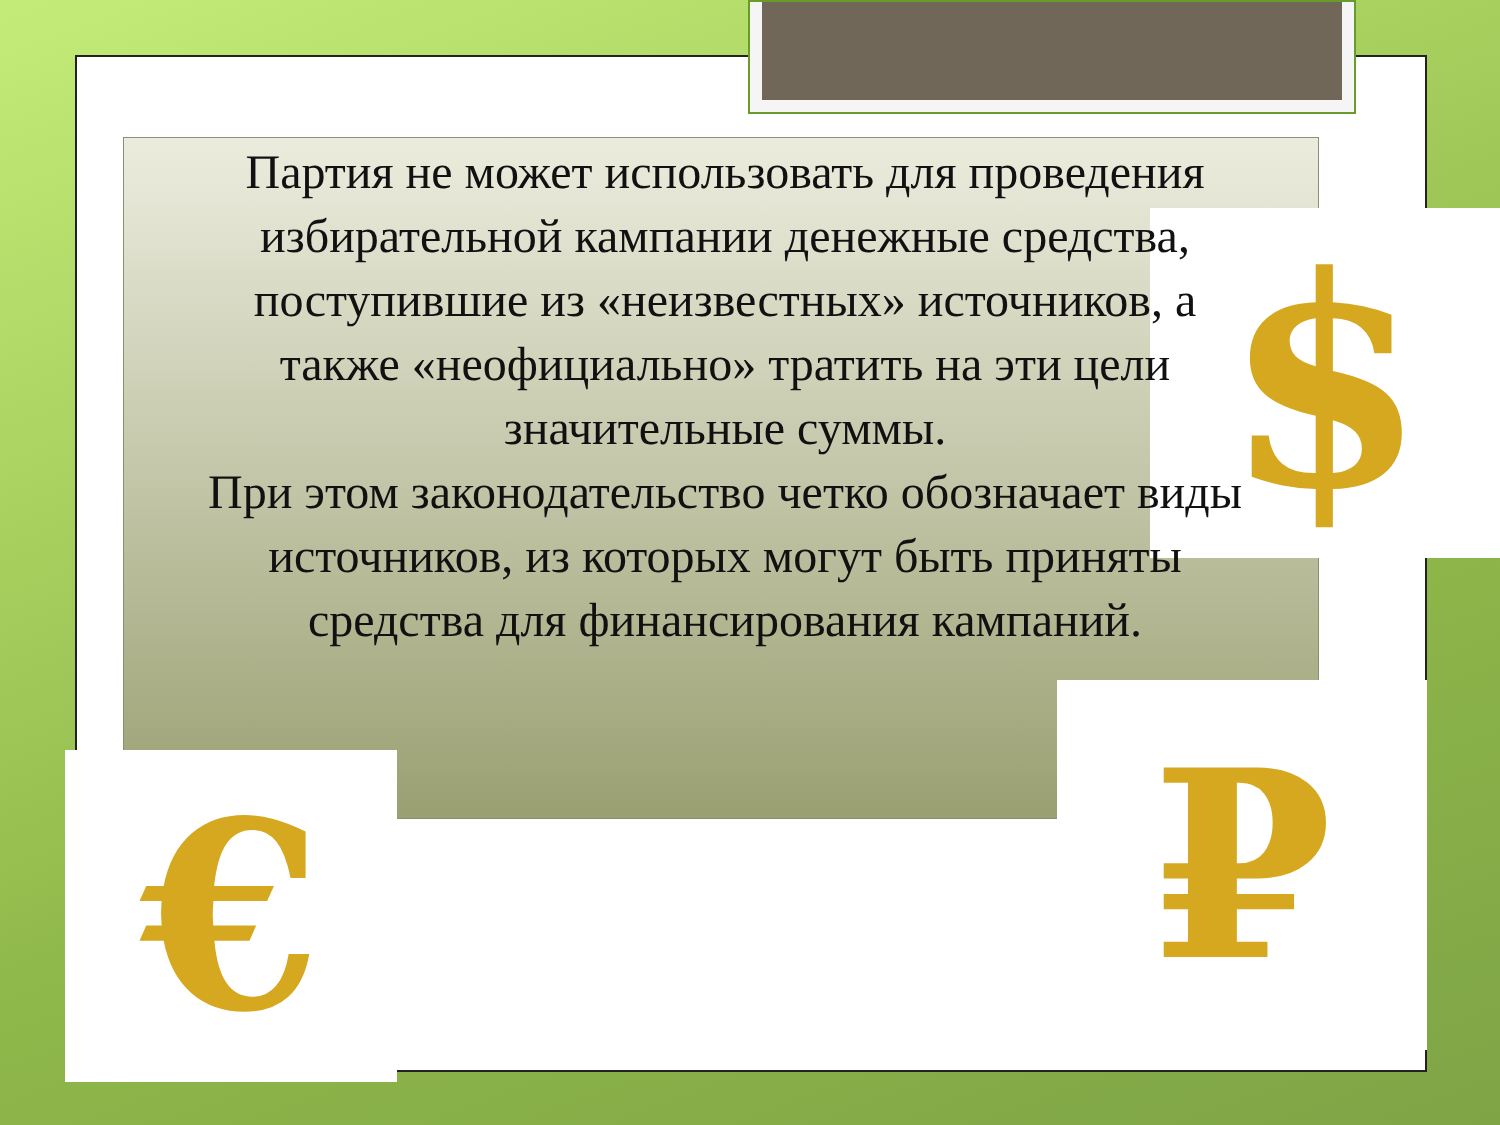$
₽
€
Партия не может использовать для проведения избирательной кампании денежные средства, поступившие из «неизвестных» источников, а также «неофициально» тратить на эти цели значительные суммы.
При этом законодательство четко обозначает виды источников, из которых могут быть приняты средства для финансирования кампаний.